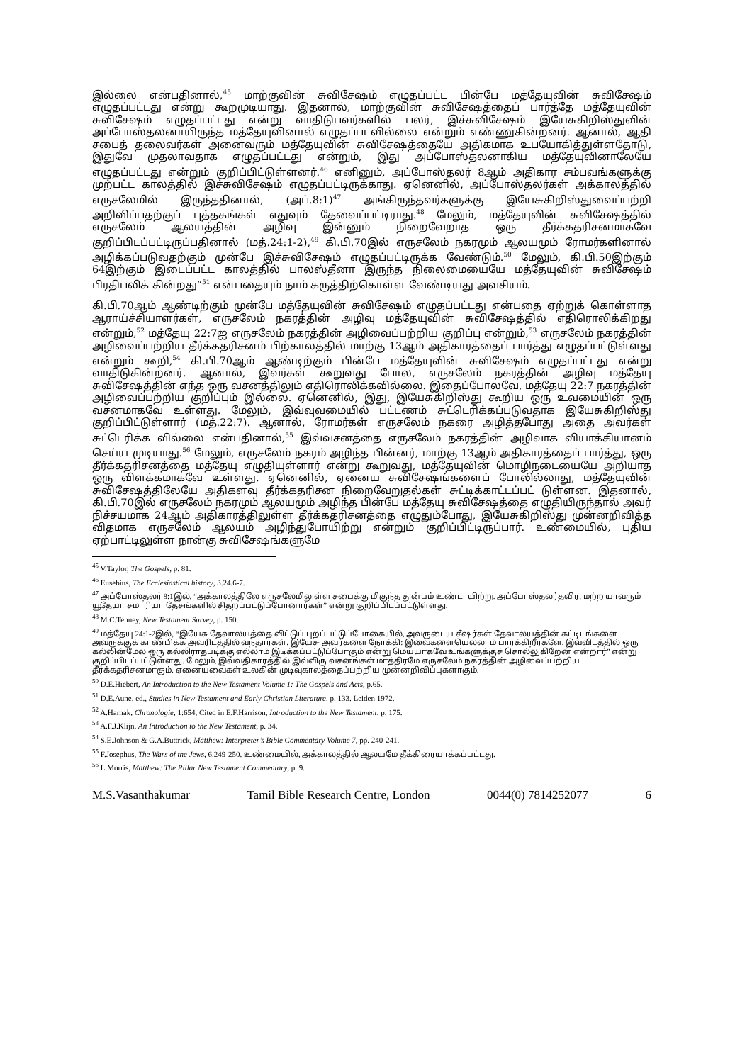இல்லை என்பதினால்,<sup>45</sup> மாற்குவின் சுவிசேஷம் எழுதப்பட்ட பின்பே மத்தேயுவின் சுவிசேஷம் எழுதப்பட்டது என்று கூறமுடியாது. இதனால், மாற்குவின் சுவிசேஷத்தைப் பார்த்தே மத்தேயுவின் சுவிசேஷம் எழுதப்பட்டது என்று வாதிடுபவர்களில் பலர், இச்சுவிசேஷம் இயேசுகிறிஸ்துவின் அப்போஸ்தலனாயிருந்த மத்தேயுவினால் எழுதப்படவில்லை என்றும் எண்ணுகின்றனர். ஆனால், ஆதி சபைத் தலைவர்கள் அனைவரும் மத்தேயுவின் சுவிசேஷத்தையே அதிகமாக உபயோகித்துள்ளதோடு, இதுவே முதலாவதாக எழுதப்பட்டது என்றும், இது அப்போஸ்தலனாகிய மத்தேயுவினாலேயே எழுதப்பட்டது என்றும் குறிப்பிட்டுள்ளனர்.<sup>46</sup> எனினும், அப்போஸ்தலர் 8ஆம் அதிகார சம்பவங்களுக்கு முற்பட்ட காலத்தில் இச்சுவிசேஷம் எழுதப்பட்டிருக்காது. ஏனெனில், அப்போஸ்தலர்கள் அக்காலத்தில் எருசலேமில் இருந்ததினால், (அப்.8:1)<sup>47</sup> அங்கிருந்தவர்களுக்கு இயேசுகிறிஸ்துவைப்பற்றி அறிவிப்பதற்குப் புத்தகங்கள் எதுவும் தேவைப்பட்டிராது.<sup>48</sup> மேலும், மத்தேயுவின் சுவிசேஷத்தில் எருசலேம் ஆலயத்தின் அழிவு இன்னும் நிறைவேறாத ஒரு தீர்க்கதரிசனமாகவே குறிப்பிடப்பட்டிருப்பதினால் (மத்.24:1-2),<sup>49</sup> கி.பி.70இல் எருசலேம் நகரமும் ஆலயமும் ரோமர்களினால் அழிக்கப்படுவதற்கும் முன்பே இச்சுவிசேஷம் எழுதப்பட்டிருக்க வேண்டும்.<sup>50</sup> மேலும், கி.பி.50இற்கும் 64இற்கும் இடைப்பட்ட காலத்தில் பாலஸ்தீனா இருந்த நிலைமையையே மத்தேயுவின் சுவிசேஷம் பிரதிபலிக் கின்றது”<sup>51</sup> என்பதையும் நாம் கருத்திற்கொள்ள வேண்டியது அவசியம்.
கி.பி.70ஆம் ஆண்டிற்கும் முன்பே மத்தேயுவின் சுவிசேஷம் எழுதப்பட்டது என்பதை ஏற்றுக் கொள்ளாத ஆராய்ச்சியாளர்கள், எருசலேம் நகரத்தின் அழிவு மத்தேயுவின் சுவிசேஷத்தில் எதிரொலிக்கிறது என்றும்,<sup>52</sup> மத்தேயு 22:7ஐ எருசலேம் நகரத்தின் அழிவைப்பற்றிய குறிப்பு என்றும்,<sup>53</sup> எருசலேம் நகரத்தின் அழிவைப்பற்றிய தீர்க்கதரிசனம் பிற்காலத்தில் மாற்கு 13ஆம் அதிகாரத்தைப் பார்த்து எழுதப்பட்டுள்ளது என்றும் கூறி,<sup>54</sup> கி.பி.70ஆம் ஆண்டிற்கும் பின்பே மத்தேயுவின் சுவிசேஷம் எழுதப்பட்டது என்று வாதிடுகின்றனர். ஆனால், இவர்கள் கூறுவது போல, எருசலேம் நகரத்தின் அழிவு மத்தேயு சுவிசேஷத்தின் எந்த ஒரு வசனத்திலும் எதிரொலிக்கவில்லை. இதைப்போலவே, மத்தேயு 22:7 நகரத்தின் அழிவைப்பற்றிய குறிப்பும் இல்லை. ஏனெனில், இது, இயேசுகிறிஸ்து கூறிய ஒரு உவமையின் ஒரு வசனமாகவே உள்ளது. மேலும், இவ்வுவமையில் பட்டணம் சுட்டெரிக்கப்படுவதாக இயேசுகிறிஸ்து குறிப்பிட்டுள்ளார் (மத்.22:7). ஆனால், ரோமர்கள் எருசலேம் நகரை அழித்தபோது அதை அவர்கள் சுட்டெரிக்க வில்லை என்பதினால்,<sup>55</sup> இவ்வசனத்தை எருசலேம் நகரத்தின் அழிவாக வியாக்கியானம் செய்ய முடியாது.<sup>56</sup> மேலும், எருசலேம் நகரம் அழிந்த பின்னர், மாற்கு 13ஆம் அதிகாரத்தைப் பார்த்து, ஒரு தீர்க்கதரிசனத்தை மத்தேயு எழுதியுள்ளார் என்று கூறுவது, மத்தேயுவின் மொழிநடையையே அறியாத ஒரு விளக்கமாகவே உள்ளது. ஏனெனில், ஏனைய சுவிசேஷங்களைப் போலில்லாது, மத்தேயுவின் சுவிசேஷத்திலேயே அதிகளவு தீர்க்கதரிசன நிறைவேறுதல்கள் சுட்டிக்காட்டப்பட் டுள்ளன. இதனால், கி.பி.70இல் எருசலேம் நகரமும் ஆலயமும் அழிந்த பின்பே மத்தேயு சுவிசேஷத்தை எழுதியிருந்தால் அவர் நிச்சயமாக 24ஆம் அதிகாரத்திலுள்ள தீர்க்கதரிசனத்தை எழுதும்போது, இயேசுகிறிஸ்து முன்னறிவித்த விதமாக எருசலேம் ஆலயம் அழிந்துபோயிற்று என்றும் குறிப்பிட்டிருப்பார். உண்மையில், புதிய ஏற்பாட்டிலுள்ள நான்கு சுவிசேஷங்களுமே
<sup>45</sup> V.Taylor, The Gospels, p. 81.
<sup>46</sup> Eusebius, The Ecclesiastical history, 3.24.6-7.
<sup>47</sup> அப்போஸ்தலர் 8:1இல், “அக்காலத்திலே எருசலேமிலுள்ள சபைக்கு மிகுந்த துன்பம் உண்டாயிற்று. அப்போஸ்தலர்தவிர, மற்ற யாவரும் யூதேயா சமாரியா தேசங்களில் சிதறப்பட்டுப்போனார்கள்” என்று குறிப்பிடப்பட்டுள்ளது.
<sup>48</sup> M.C.Tenney, New Testament Survey, p. 150.
<sup>49</sup> மத்தேயு 24:1-2இல், “இயேசு தேவாலயத்தை விட்டுப் புறப்பட்டுப்போகையில், அவருடைய சீஷர்கள் தேவாலயத்தின் கட்டிடங்களை அவருக்குக் காண்பிக்க அவரிடத்தில் வந்தார்கள். இயேசு அவர்களை நோக்கி: இவைகளையெல்லாம் பார்க்கிறீர்களே, இவ்விடத்தில் ஒரு கல்லின்மேல் ஒரு கல்லிராதபடிக்கு எல்லாம் இடிக்கப்பட்டுப்போகும் என்று மெய்யாகவே உங்களுக்குச் சொல்லுகிறேன் என்றார்” என்று குறிப்பிடப்பட்டுள்ளது. மேலும், இவ்வதிகாரத்தில் இவ்விரு வசனங்கள் மாத்திரமே எருசலேம் நகரத்தின் அழிவைப்பற்றிய தீர்க்கதரிசனமாகும். ஏனையவைகள் உலகின் முடிவுகாலத்தைப்பற்றிய முன்னறிவிப்புகளாகும்.
<sup>50</sup> D.E.Hiebert, An Introduction to the New Testament Volume 1: The Gospels and Acts, p.65.
<sup>51</sup> D.E.Aune, ed., Studies in New Testament and Early Christian Literature, p. 133. Leiden 1972.
<sup>52</sup> A.Harnak, Chronologie, 1:654, Cited in E.F.Harrison, Introduction to the New Testament, p. 175.
<sup>53</sup> A.F.J.Klijn, An Introduction to the New Testament, p. 34.
<sup>54</sup> S.E.Johnson & G.A.Buttrick, Matthew: Interpreter’s Bible Commentary Volume 7, pp. 240-241.
<sup>55</sup> F.Josephus, The Wars of the Jews, 6.249-250. உண்மையில், அக்காலத்தில் ஆலயமே தீக்கிரையாக்கப்பட்டது.
<sup>56</sup> L.Morris, Matthew: The Pillar New Testament Commentary, p. 9.
M.S.Vasanthakumar Tamil Bible Research Centre, London 0044(0) 7814252077 6